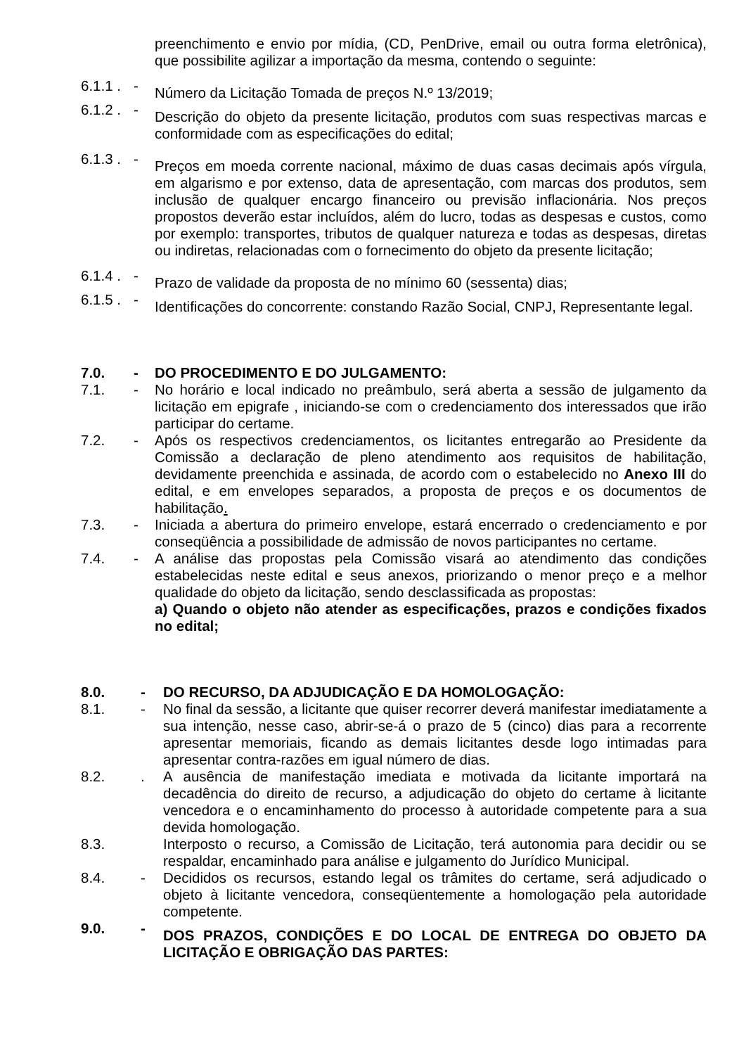preenchimento e envio por mídia, (CD, PenDrive, email ou outra forma eletrônica), que possibilite agilizar a importação da mesma, contendo o seguinte:
6.1.1 .
-
Número da Licitação Tomada de preços N.º 13/2019;
6.1.2 .
-
Descrição do objeto da presente licitação, produtos com suas respectivas marcas e conformidade com as especificações do edital;
6.1.3 .
-
Preços em moeda corrente nacional, máximo de duas casas decimais após vírgula, em algarismo e por extenso, data de apresentação, com marcas dos produtos, sem inclusão de qualquer encargo financeiro ou previsão inflacionária. Nos preços propostos deverão estar incluídos, além do lucro, todas as despesas e custos, como por exemplo: transportes, tributos de qualquer natureza e todas as despesas, diretas ou indiretas, relacionadas com o fornecimento do objeto da presente licitação;
6.1.4 .
-
Prazo de validade da proposta de no mínimo 60 (sessenta) dias;
6.1.5 .
-
Identificações do concorrente: constando Razão Social, CNPJ, Representante legal.
7.0. - DO PROCEDIMENTO E DO JULGAMENTO:
7.1. - No horário e local indicado no preâmbulo, será aberta a sessão de julgamento da licitação em epigrafe , iniciando-se com o credenciamento dos interessados que irão participar do certame.
7.2. - Após os respectivos credenciamentos, os licitantes entregarão ao Presidente da Comissão a declaração de pleno atendimento aos requisitos de habilitação, devidamente preenchida e assinada, de acordo com o estabelecido no Anexo III do edital, e em envelopes separados, a proposta de preços e os documentos de habilitação.
7.3. - Iniciada a abertura do primeiro envelope, estará encerrado o credenciamento e por conseqüência a possibilidade de admissão de novos participantes no certame.
7.4. - A análise das propostas pela Comissão visará ao atendimento das condições estabelecidas neste edital e seus anexos, priorizando o menor preço e a melhor qualidade do objeto da licitação, sendo desclassificada as propostas:
a) Quando o objeto não atender as especificações, prazos e condições fixados no edital;
8.0. - DO RECURSO, DA ADJUDICAÇÃO E DA HOMOLOGAÇÃO:
8.1. - No final da sessão, a licitante que quiser recorrer deverá manifestar imediatamente a sua intenção, nesse caso, abrir-se-á o prazo de 5 (cinco) dias para a recorrente apresentar memoriais, ficando as demais licitantes desde logo intimadas para apresentar contra-razões em igual número de dias.
8.2. . A ausência de manifestação imediata e motivada da licitante importará na decadência do direito de recurso, a adjudicação do objeto do certame à licitante vencedora e o encaminhamento do processo à autoridade competente para a sua devida homologação.
8.3. Interposto o recurso, a Comissão de Licitação, terá autonomia para decidir ou se respaldar, encaminhado para análise e julgamento do Jurídico Municipal.
8.4. - Decididos os recursos, estando legal os trâmites do certame, será adjudicado o objeto à licitante vencedora, conseqüentemente a homologação pela autoridade competente.
9.0. -
DOS PRAZOS, CONDIÇÕES E DO LOCAL DE ENTREGA DO OBJETO DA LICITAÇÃO E OBRIGAÇÃO DAS PARTES: